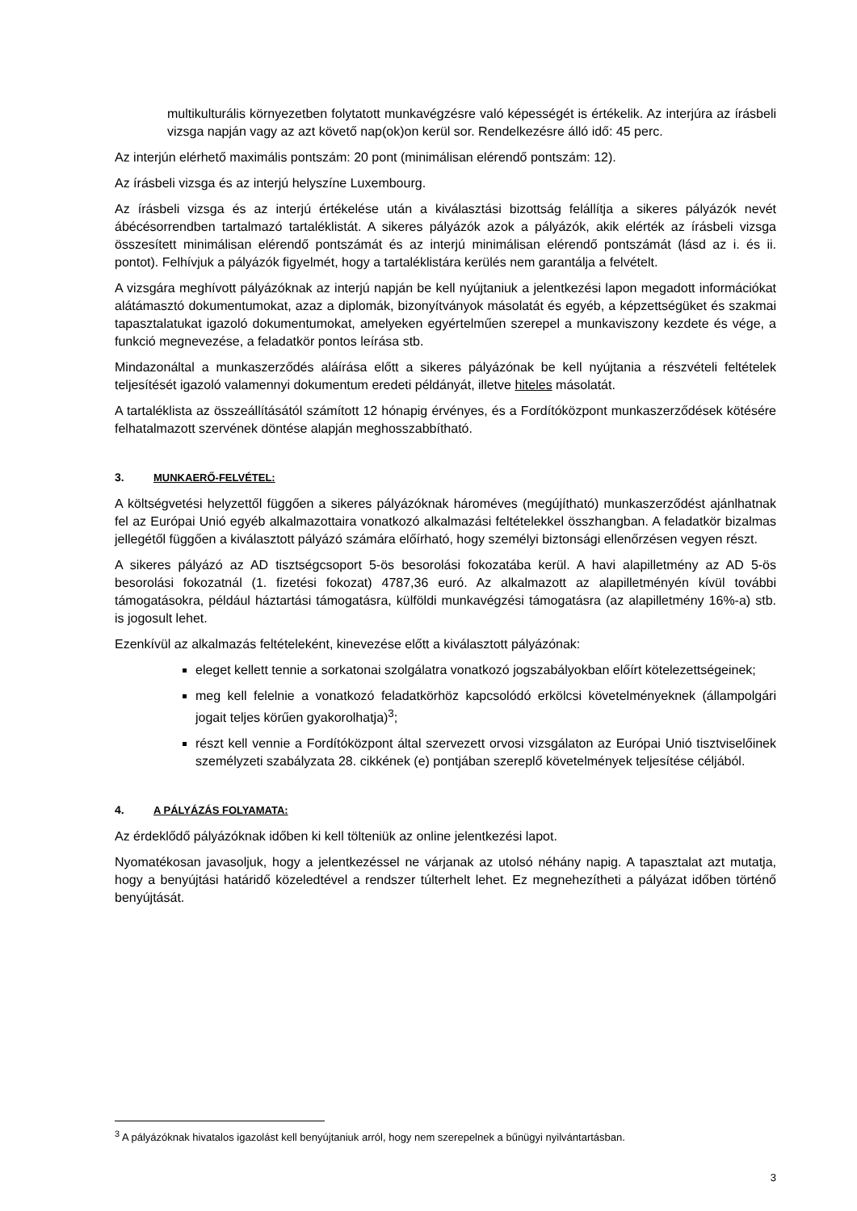multikulturális környezetben folytatott munkavégzésre való képességét is értékelik. Az interjúra az írásbeli vizsga napján vagy az azt követő nap(ok)on kerül sor. Rendelkezésre álló idő: 45 perc.
Az interjún elérhető maximális pontszám: 20 pont (minimálisan elérendő pontszám: 12).
Az írásbeli vizsga és az interjú helyszíne Luxembourg.
Az írásbeli vizsga és az interjú értékelése után a kiválasztási bizottság felállítja a sikeres pályázók nevét ábécésorrendben tartalmazó tartaléklistát. A sikeres pályázók azok a pályázók, akik elérték az írásbeli vizsga összesített minimálisan elérendő pontszámát és az interjú minimálisan elérendő pontszámát (lásd az i. és ii. pontot). Felhívjuk a pályázók figyelmét, hogy a tartaléklistára kerülés nem garantálja a felvételt.
A vizsgára meghívott pályázóknak az interjú napján be kell nyújtaniuk a jelentkezési lapon megadott információkat alátámasztó dokumentumokat, azaz a diplomák, bizonyítványok másolatát és egyéb, a képzettségüket és szakmai tapasztalatukat igazoló dokumentumokat, amelyeken egyértelműen szerepel a munkaviszony kezdete és vége, a funkció megnevezése, a feladatkör pontos leírása stb.
Mindazonáltal a munkaszerződés aláírása előtt a sikeres pályázónak be kell nyújtania a részvételi feltételek teljesítését igazoló valamennyi dokumentum eredeti példányát, illetve hiteles másolatát.
A tartaléklista az összeállításától számított 12 hónapig érvényes, és a Fordítóközpont munkaszerződések kötésére felhatalmazott szervének döntése alapján meghosszabbítható.
3. MUNKAERŐ-FELVÉTEL:
A költségvetési helyzettől függően a sikeres pályázóknak hároméves (megújítható) munkaszerződést ajánlhatnak fel az Európai Unió egyéb alkalmazottaira vonatkozó alkalmazási feltételekkel összhangban. A feladatkör bizalmas jellegétől függően a kiválasztott pályázó számára előírható, hogy személyi biztonsági ellenőrzésen vegyen részt.
A sikeres pályázó az AD tisztségcsoport 5-ös besorolási fokozatába kerül. A havi alapilletmény az AD 5-ös besorolási fokozatnál (1. fizetési fokozat) 4787,36 euró. Az alkalmazott az alapilletményén kívül további támogatásokra, például háztartási támogatásra, külföldi munkavégzési támogatásra (az alapilletmény 16%-a) stb. is jogosult lehet.
Ezenkívül az alkalmazás feltételeként, kinevezése előtt a kiválasztott pályázónak:
eleget kellett tennie a sorkatonai szolgálatra vonatkozó jogszabályokban előírt kötelezettségeinek;
meg kell felelnie a vonatkozó feladatkörhöz kapcsolódó erkölcsi követelményeknek (állampolgári jogait teljes körűen gyakorolhatja)<sup>3</sup>;
részt kell vennie a Fordítóközpont által szervezett orvosi vizsgálaton az Európai Unió tisztviselőinek személyzeti szabályzata 28. cikkének (e) pontjában szereplő követelmények teljesítése céljából.
4. A PÁLYÁZÁS FOLYAMATA:
Az érdeklődő pályázóknak időben ki kell tölteniük az online jelentkezési lapot.
Nyomatékosan javasoljuk, hogy a jelentkezéssel ne várjanak az utolsó néhány napig. A tapasztalat azt mutatja, hogy a benyújtási határidő közeledtével a rendszer túlterhelt lehet. Ez megnehezítheti a pályázat időben történő benyújtását.
<sup>3</sup> A pályázóknak hivatalos igazolást kell benyújtaniuk arról, hogy nem szerepelnek a bűnügyi nyilvántartásban.
3